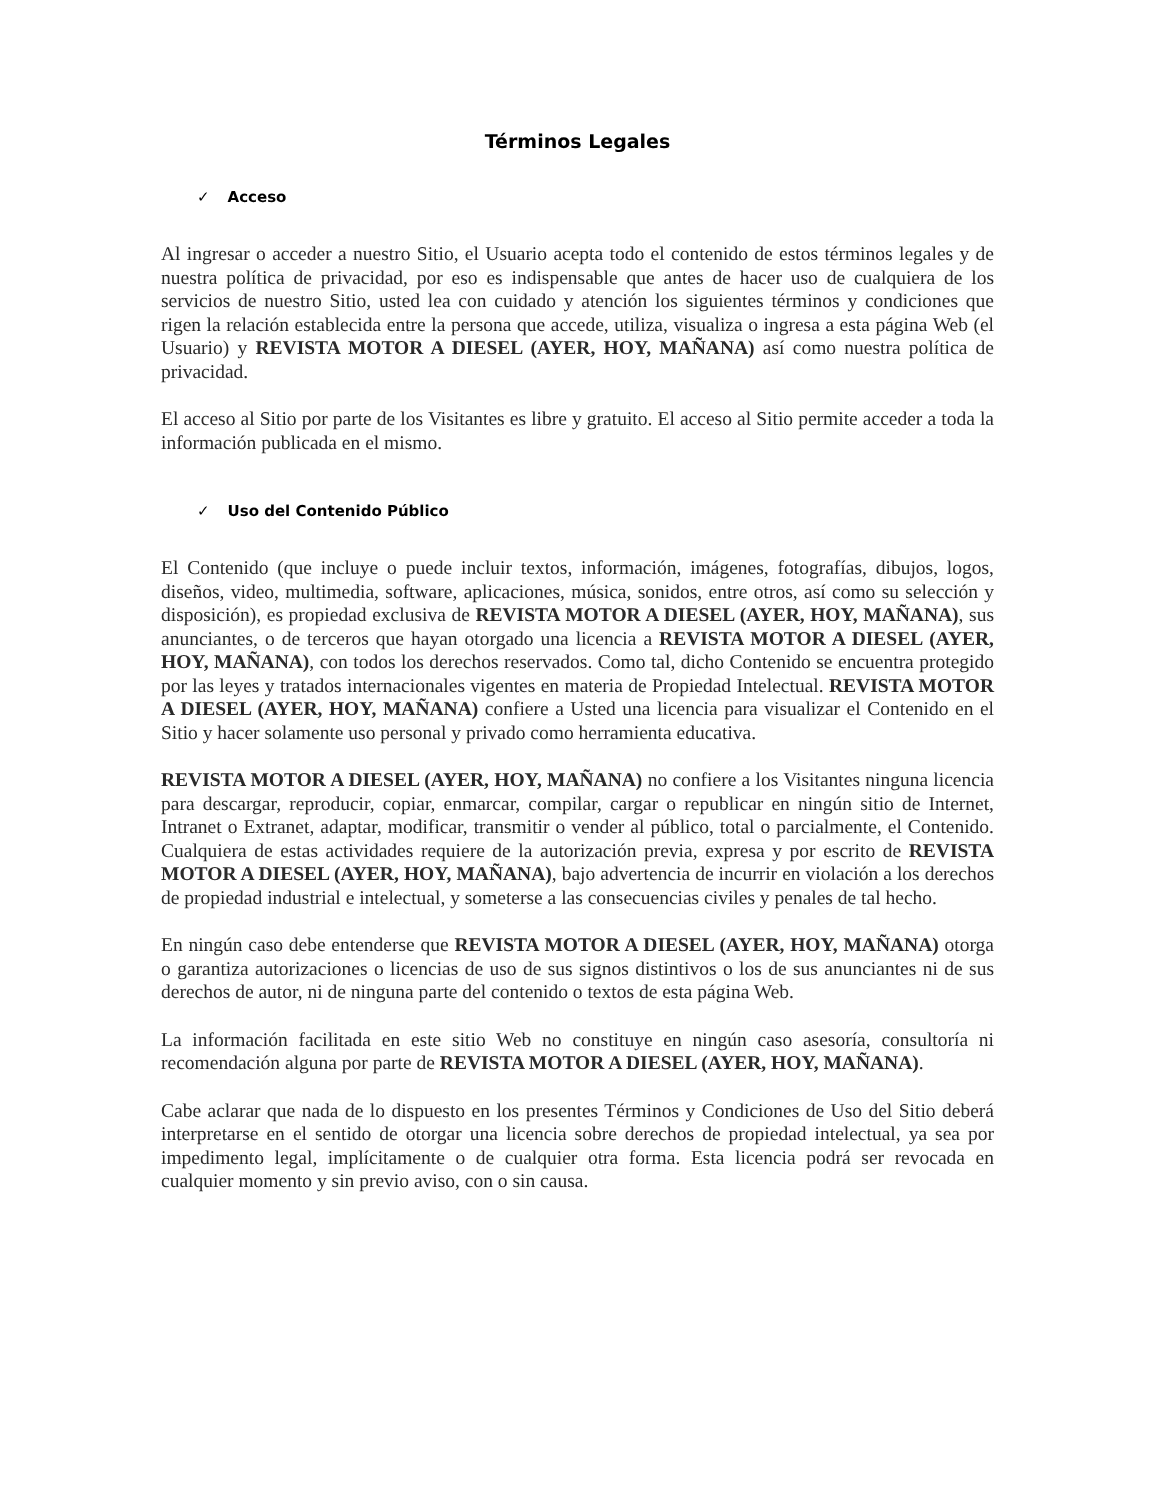Términos Legales
✓ Acceso
Al ingresar o acceder a nuestro Sitio, el Usuario acepta todo el contenido de estos términos legales y de nuestra política de privacidad, por eso es indispensable que antes de hacer uso de cualquiera de los servicios de nuestro Sitio, usted lea con cuidado y atención los siguientes términos y condiciones que rigen la relación establecida entre la persona que accede, utiliza, visualiza o ingresa a esta página Web (el Usuario) y REVISTA MOTOR A DIESEL (AYER, HOY, MAÑANA) así como nuestra política de privacidad.
El acceso al Sitio por parte de los Visitantes es libre y gratuito. El acceso al Sitio permite acceder a toda la información publicada en el mismo.
✓ Uso del Contenido Público
El Contenido (que incluye o puede incluir textos, información, imágenes, fotografías, dibujos, logos, diseños, video, multimedia, software, aplicaciones, música, sonidos, entre otros, así como su selección y disposición), es propiedad exclusiva de REVISTA MOTOR A DIESEL (AYER, HOY, MAÑANA), sus anunciantes, o de terceros que hayan otorgado una licencia a REVISTA MOTOR A DIESEL (AYER, HOY, MAÑANA), con todos los derechos reservados. Como tal, dicho Contenido se encuentra protegido por las leyes y tratados internacionales vigentes en materia de Propiedad Intelectual. REVISTA MOTOR A DIESEL (AYER, HOY, MAÑANA) confiere a Usted una licencia para visualizar el Contenido en el Sitio y hacer solamente uso personal y privado como herramienta educativa.
REVISTA MOTOR A DIESEL (AYER, HOY, MAÑANA) no confiere a los Visitantes ninguna licencia para descargar, reproducir, copiar, enmarcar, compilar, cargar o republicar en ningún sitio de Internet, Intranet o Extranet, adaptar, modificar, transmitir o vender al público, total o parcialmente, el Contenido. Cualquiera de estas actividades requiere de la autorización previa, expresa y por escrito de REVISTA MOTOR A DIESEL (AYER, HOY, MAÑANA), bajo advertencia de incurrir en violación a los derechos de propiedad industrial e intelectual, y someterse a las consecuencias civiles y penales de tal hecho.
En ningún caso debe entenderse que REVISTA MOTOR A DIESEL (AYER, HOY, MAÑANA) otorga o garantiza autorizaciones o licencias de uso de sus signos distintivos o los de sus anunciantes ni de sus derechos de autor, ni de ninguna parte del contenido o textos de esta página Web.
La información facilitada en este sitio Web no constituye en ningún caso asesoría, consultoría ni recomendación alguna por parte de REVISTA MOTOR A DIESEL (AYER, HOY, MAÑANA).
Cabe aclarar que nada de lo dispuesto en los presentes Términos y Condiciones de Uso del Sitio deberá interpretarse en el sentido de otorgar una licencia sobre derechos de propiedad intelectual, ya sea por impedimento legal, implícitamente o de cualquier otra forma. Esta licencia podrá ser revocada en cualquier momento y sin previo aviso, con o sin causa.